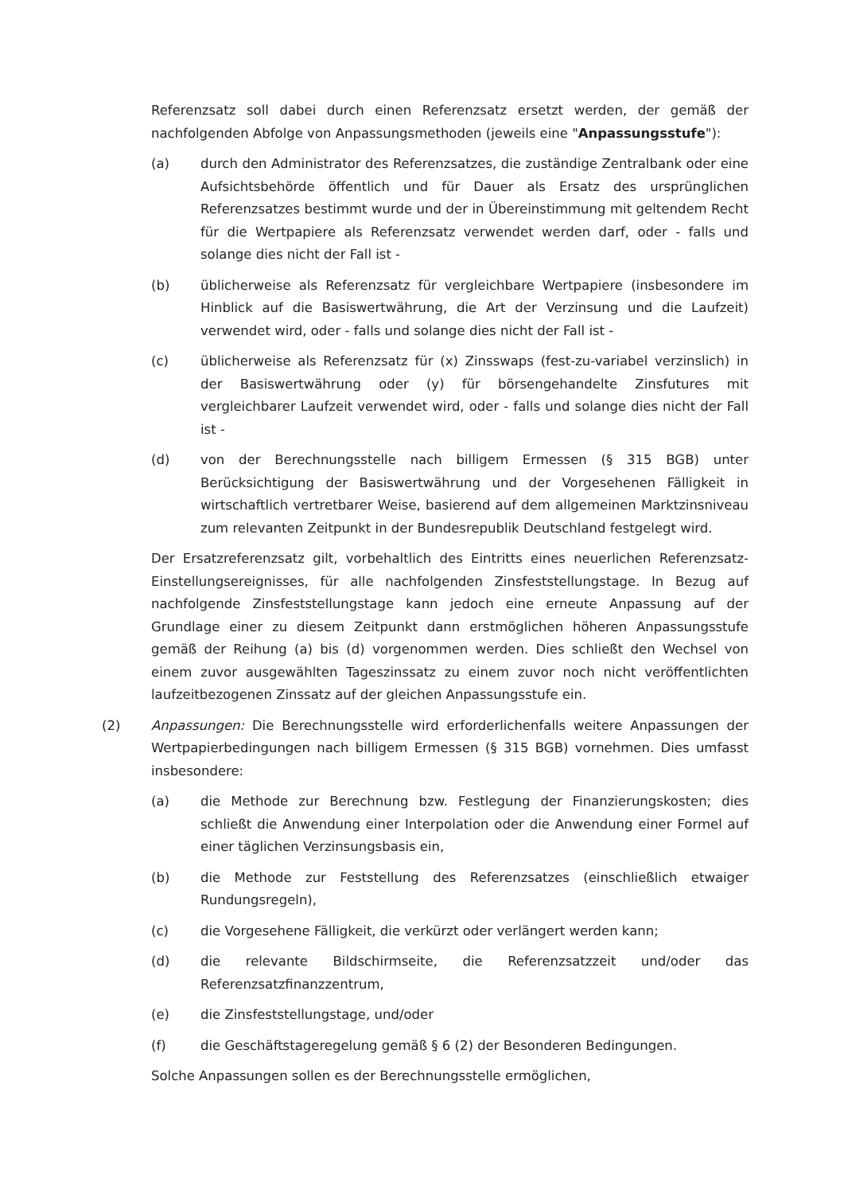Referenzsatz soll dabei durch einen Referenzsatz ersetzt werden, der gemäß der nachfolgenden Abfolge von Anpassungsmethoden (jeweils eine "Anpassungsstufe"):
(a) durch den Administrator des Referenzsatzes, die zuständige Zentralbank oder eine Aufsichtsbehörde öffentlich und für Dauer als Ersatz des ursprünglichen Referenzsatzes bestimmt wurde und der in Übereinstimmung mit geltendem Recht für die Wertpapiere als Referenzsatz verwendet werden darf, oder - falls und solange dies nicht der Fall ist -
(b) üblicherweise als Referenzsatz für vergleichbare Wertpapiere (insbesondere im Hinblick auf die Basiswertwährung, die Art der Verzinsung und die Laufzeit) verwendet wird, oder - falls und solange dies nicht der Fall ist -
(c) üblicherweise als Referenzsatz für (x) Zinsswaps (fest-zu-variabel verzinslich) in der Basiswertwährung oder (y) für börsengehandelte Zinsfutures mit vergleichbarer Laufzeit verwendet wird, oder - falls und solange dies nicht der Fall ist -
(d) von der Berechnungsstelle nach billigem Ermessen (§ 315 BGB) unter Berücksichtigung der Basiswertwährung und der Vorgesehenen Fälligkeit in wirtschaftlich vertretbarer Weise, basierend auf dem allgemeinen Marktzinsniveau zum relevanten Zeitpunkt in der Bundesrepublik Deutschland festgelegt wird.
Der Ersatzreferenzsatz gilt, vorbehaltlich des Eintritts eines neuerlichen Referenzsatz-Einstellungsereignisses, für alle nachfolgenden Zinsfeststellungstage. In Bezug auf nachfolgende Zinsfeststellungstage kann jedoch eine erneute Anpassung auf der Grundlage einer zu diesem Zeitpunkt dann erstmöglichen höheren Anpassungsstufe gemäß der Reihung (a) bis (d) vorgenommen werden. Dies schließt den Wechsel von einem zuvor ausgewählten Tageszinssatz zu einem zuvor noch nicht veröffentlichten laufzeitbezogenen Zinssatz auf der gleichen Anpassungsstufe ein.
(2) Anpassungen: Die Berechnungsstelle wird erforderlichenfalls weitere Anpassungen der Wertpapierbedingungen nach billigem Ermessen (§ 315 BGB) vornehmen. Dies umfasst insbesondere:
(a) die Methode zur Berechnung bzw. Festlegung der Finanzierungskosten; dies schließt die Anwendung einer Interpolation oder die Anwendung einer Formel auf einer täglichen Verzinsungsbasis ein,
(b) die Methode zur Feststellung des Referenzsatzes (einschließlich etwaiger Rundungsregeln),
(c) die Vorgesehene Fälligkeit, die verkürzt oder verlängert werden kann;
(d) die relevante Bildschirmseite, die Referenzsatzzeit und/oder das Referenzsatzfinanzzentrum,
(e) die Zinsfeststellungstage, und/oder
(f) die Geschäftstageregelung gemäß § 6 (2) der Besonderen Bedingungen.
Solche Anpassungen sollen es der Berechnungsstelle ermöglichen,